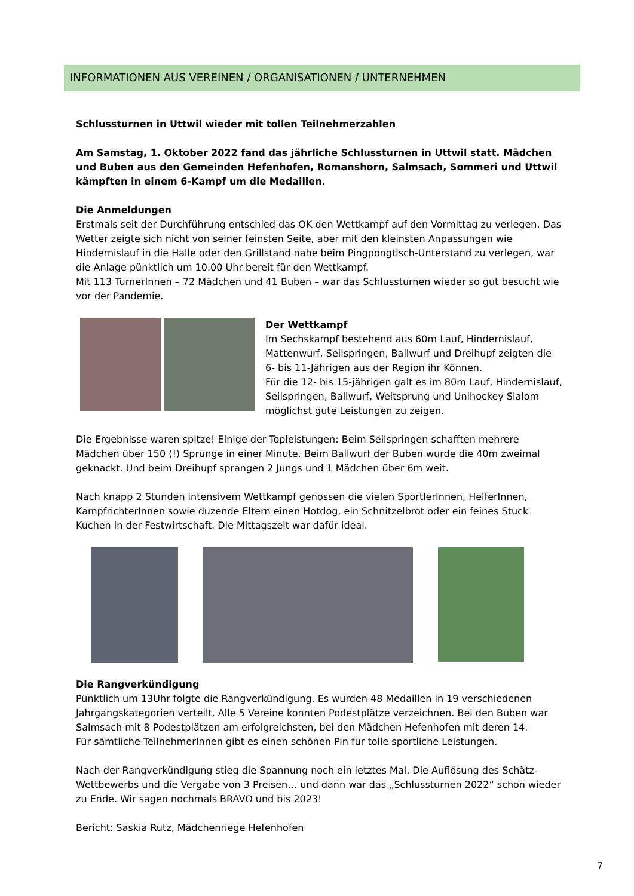INFORMATIONEN AUS VEREINEN / ORGANISATIONEN / UNTERNEHMEN
Schlussturnen in Uttwil wieder mit tollen Teilnehmerzahlen
Am Samstag, 1. Oktober 2022 fand das jährliche Schlussturnen in Uttwil statt. Mädchen und Buben aus den Gemeinden Hefenhofen, Romanshorn, Salmsach, Sommeri und Uttwil kämpften in einem 6-Kampf um die Medaillen.
Die Anmeldungen
Erstmals seit der Durchführung entschied das OK den Wettkampf auf den Vormittag zu verlegen. Das Wetter zeigte sich nicht von seiner feinsten Seite, aber mit den kleinsten Anpassungen wie Hindernislauf in die Halle oder den Grillstand nahe beim Pingpongtisch-Unterstand zu verlegen, war die Anlage pünktlich um 10.00 Uhr bereit für den Wettkampf.
Mit 113 TurnerInnen – 72 Mädchen und 41 Buben – war das Schlussturnen wieder so gut besucht wie vor der Pandemie.
Der Wettkampf
Im Sechskampf bestehend aus 60m Lauf, Hindernislauf, Mattenwurf, Seilspringen, Ballwurf und Dreihupf zeigten die 6- bis 11-Jährigen aus der Region ihr Können.
Für die 12- bis 15-jährigen galt es im 80m Lauf, Hindernislauf, Seilspringen, Ballwurf, Weitsprung und Unihockey Slalom möglichst gute Leistungen zu zeigen.
Die Ergebnisse waren spitze! Einige der Topleistungen: Beim Seilspringen schafften mehrere Mädchen über 150 (!) Sprünge in einer Minute. Beim Ballwurf der Buben wurde die 40m zweimal geknackt. Und beim Dreihupf sprangen 2 Jungs und 1 Mädchen über 6m weit.
Nach knapp 2 Stunden intensivem Wettkampf genossen die vielen SportlerInnen, HelferInnen, KampfrichterInnen sowie duzende Eltern einen Hotdog, ein Schnitzelbrot oder ein feines Stuck Kuchen in der Festwirtschaft. Die Mittagszeit war dafür ideal.
Die Rangverkündigung
Pünktlich um 13Uhr folgte die Rangverkündigung. Es wurden 48 Medaillen in 19 verschiedenen Jahrgangskategorien verteilt. Alle 5 Vereine konnten Podestplätze verzeichnen. Bei den Buben war Salmsach mit 8 Podestplätzen am erfolgreichsten, bei den Mädchen Hefenhofen mit deren 14.
Für sämtliche TeilnehmerInnen gibt es einen schönen Pin für tolle sportliche Leistungen.
Nach der Rangverkündigung stieg die Spannung noch ein letztes Mal. Die Auflösung des Schätz-Wettbewerbs und die Vergabe von 3 Preisen… und dann war das „Schlussturnen 2022“ schon wieder zu Ende. Wir sagen nochmals BRAVO und bis 2023!
Bericht: Saskia Rutz, Mädchenriege Hefenhofen
7